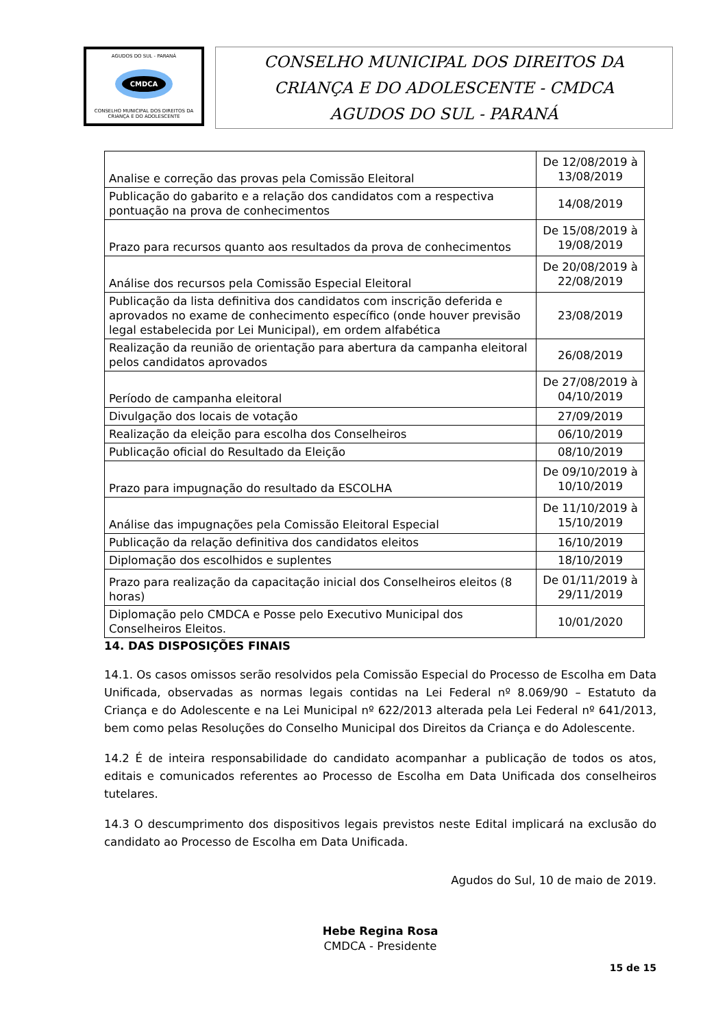AGUDOS DO SUL - PARANÁ
CMDCA
CONSELHO MUNICIPAL DOS DIREITOS DA CRIANÇA E DO ADOLESCENTE
CONSELHO MUNICIPAL DOS DIREITOS DA
CRIANÇA E DO ADOLESCENTE - CMDCA
AGUDOS DO SUL - PARANÁ
| Analise e correção das provas pela Comissão Eleitoral | De 12/08/2019 à 13/08/2019 |
| Publicação do gabarito e a relação dos candidatos com a respectiva pontuação na prova de conhecimentos | 14/08/2019 |
| Prazo para recursos quanto aos resultados da prova de conhecimentos | De 15/08/2019 à 19/08/2019 |
| Análise dos recursos pela Comissão Especial Eleitoral | De 20/08/2019 à 22/08/2019 |
| Publicação da lista definitiva dos candidatos com inscrição deferida e aprovados no exame de conhecimento específico (onde houver previsão legal estabelecida por Lei Municipal), em ordem alfabética | 23/08/2019 |
| Realização da reunião de orientação para abertura da campanha eleitoral pelos candidatos aprovados | 26/08/2019 |
| Período de campanha eleitoral | De 27/08/2019 à 04/10/2019 |
| Divulgação dos locais de votação | 27/09/2019 |
| Realização da eleição para escolha dos Conselheiros | 06/10/2019 |
| Publicação oficial do Resultado da Eleição | 08/10/2019 |
| Prazo para impugnação do resultado da ESCOLHA | De 09/10/2019 à 10/10/2019 |
| Análise das impugnações pela Comissão Eleitoral Especial | De 11/10/2019 à 15/10/2019 |
| Publicação da relação definitiva dos candidatos eleitos | 16/10/2019 |
| Diplomação dos escolhidos e suplentes | 18/10/2019 |
| Prazo para realização da capacitação inicial dos Conselheiros eleitos (8 horas) | De 01/11/2019 à 29/11/2019 |
| Diplomação pelo CMDCA e Posse pelo Executivo Municipal dos Conselheiros Eleitos. | 10/01/2020 |
14. DAS DISPOSIÇÕES FINAIS
14.1. Os casos omissos serão resolvidos pela Comissão Especial do Processo de Escolha em Data Unificada, observadas as normas legais contidas na Lei Federal nº 8.069/90 – Estatuto da Criança e do Adolescente e na Lei Municipal nº 622/2013 alterada pela Lei Federal nº 641/2013, bem como pelas Resoluções do Conselho Municipal dos Direitos da Criança e do Adolescente.
14.2 É de inteira responsabilidade do candidato acompanhar a publicação de todos os atos, editais e comunicados referentes ao Processo de Escolha em Data Unificada dos conselheiros tutelares.
14.3 O descumprimento dos dispositivos legais previstos neste Edital implicará na exclusão do candidato ao Processo de Escolha em Data Unificada.
Agudos do Sul, 10 de maio de 2019.
Hebe Regina Rosa
CMDCA - Presidente
15 de 15